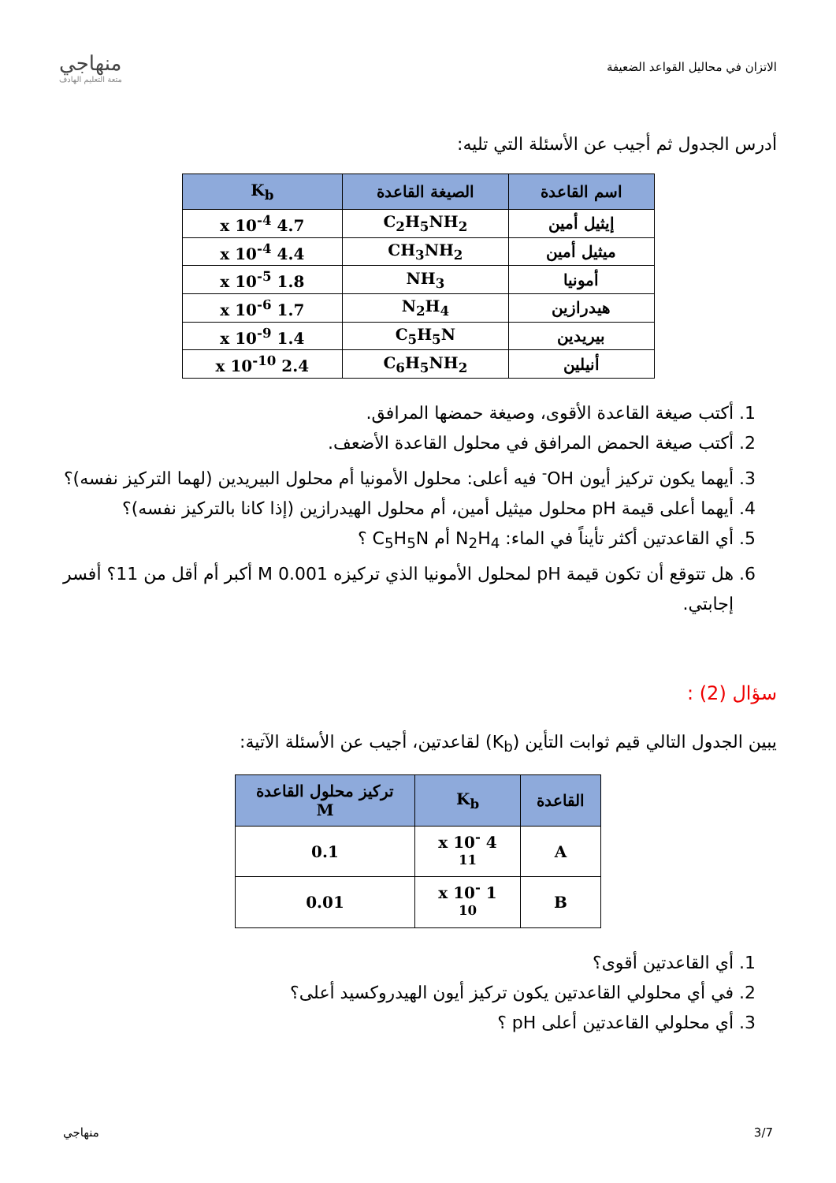الاتزان في محاليل القواعد الضعيفة
منهاجي
متعة التعليم الهادف
أدرس الجدول ثم أجيب عن الأسئلة التي تليه:
| اسم القاعدة | الصيغة القاعدة | K<sub>b</sub> |
| --- | --- | --- |
| إيثيل أمين | C<sub>2</sub>H<sub>5</sub>NH<sub>2</sub> | 4.7 x 10<sup>-4</sup> |
| ميثيل أمين | CH<sub>3</sub>NH<sub>2</sub> | 4.4 x 10<sup>-4</sup> |
| أمونيا | NH<sub>3</sub> | 1.8 x 10<sup>-5</sup> |
| هيدرازين | N<sub>2</sub>H<sub>4</sub> | 1.7 x 10<sup>-6</sup> |
| بيريدين | C<sub>5</sub>H<sub>5</sub>N | 1.4 x 10<sup>-9</sup> |
| أنيلين | C<sub>6</sub>H<sub>5</sub>NH<sub>2</sub> | 2.4 x 10<sup>-10</sup> |
1. أكتب صيغة القاعدة الأقوى، وصيغة حمضها المرافق.
2. أكتب صيغة الحمض المرافق في محلول القاعدة الأضعف.
3. أيهما يكون تركيز أيون OH<sup>-</sup> فيه أعلى: محلول الأمونيا أم محلول البيريدين (لهما التركيز نفسه)؟
4. أيهما أعلى قيمة pH محلول ميثيل أمين، أم محلول الهيدرازين (إذا كانا بالتركيز نفسه)؟
5. أي القاعدتين أكثر تأيناً في الماء: N<sub>2</sub>H<sub>4</sub> أم C<sub>5</sub>H<sub>5</sub>N ؟
6. هل تتوقع أن تكون قيمة pH لمحلول الأمونيا الذي تركيزه 0.001 M أكبر أم أقل من 11؟ أفسر إجابتي.
سؤال (2) :
يبين الجدول التالي قيم ثوابت التأين (K<sub>b</sub>) لقاعدتين، أجيب عن الأسئلة الآتية:
| القاعدة | K<sub>b</sub> | تركيز محلول القاعدة M |
| --- | --- | --- |
| A | 4 x 10<sup>-11</sup> | 0.1 |
| B | 1 x 10<sup>-10</sup> | 0.01 |
1. أي القاعدتين أقوى؟
2. في أي محلولي القاعدتين يكون تركيز أيون الهيدروكسيد أعلى؟
3. أي محلولي القاعدتين أعلى pH ؟
3/7 منهاجي